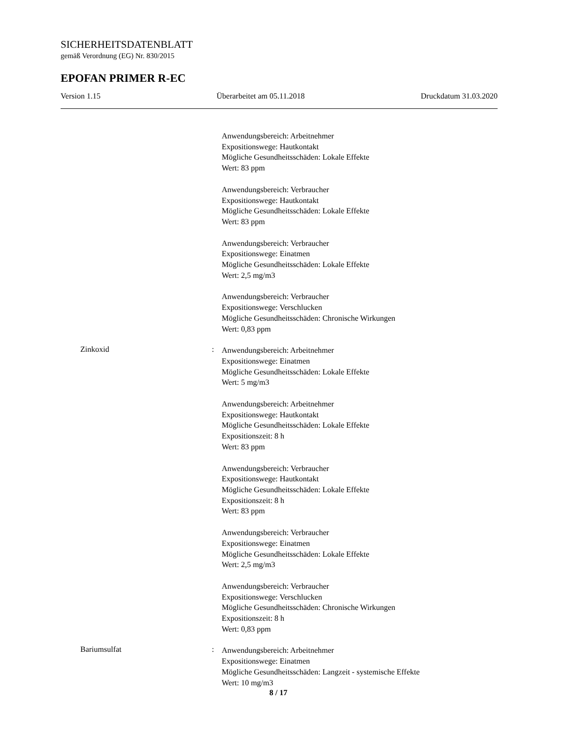SICHERHEITSDATENBLATT
gemäß Verordnung (EG) Nr. 830/2015
EPOFAN PRIMER R-EC
Version 1.15 Überarbeitet am 05.11.2018 Druckdatum 31.03.2020
Anwendungsbereich: Arbeitnehmer
Expositionswege: Hautkontakt
Mögliche Gesundheitsschäden: Lokale Effekte
Wert: 83 ppm
Anwendungsbereich: Verbraucher
Expositionswege: Hautkontakt
Mögliche Gesundheitsschäden: Lokale Effekte
Wert: 83 ppm
Anwendungsbereich: Verbraucher
Expositionswege: Einatmen
Mögliche Gesundheitsschäden: Lokale Effekte
Wert: 2,5 mg/m3
Anwendungsbereich: Verbraucher
Expositionswege: Verschlucken
Mögliche Gesundheitsschäden: Chronische Wirkungen
Wert: 0,83 ppm
Zinkoxid :
Anwendungsbereich: Arbeitnehmer
Expositionswege: Einatmen
Mögliche Gesundheitsschäden: Lokale Effekte
Wert: 5 mg/m3
Anwendungsbereich: Arbeitnehmer
Expositionswege: Hautkontakt
Mögliche Gesundheitsschäden: Lokale Effekte
Expositionszeit: 8 h
Wert: 83 ppm
Anwendungsbereich: Verbraucher
Expositionswege: Hautkontakt
Mögliche Gesundheitsschäden: Lokale Effekte
Expositionszeit: 8 h
Wert: 83 ppm
Anwendungsbereich: Verbraucher
Expositionswege: Einatmen
Mögliche Gesundheitsschäden: Lokale Effekte
Wert: 2,5 mg/m3
Anwendungsbereich: Verbraucher
Expositionswege: Verschlucken
Mögliche Gesundheitsschäden: Chronische Wirkungen
Expositionszeit: 8 h
Wert: 0,83 ppm
Bariumsulfat :
Anwendungsbereich: Arbeitnehmer
Expositionswege: Einatmen
Mögliche Gesundheitsschäden: Langzeit - systemische Effekte
Wert: 10 mg/m3
8 / 17